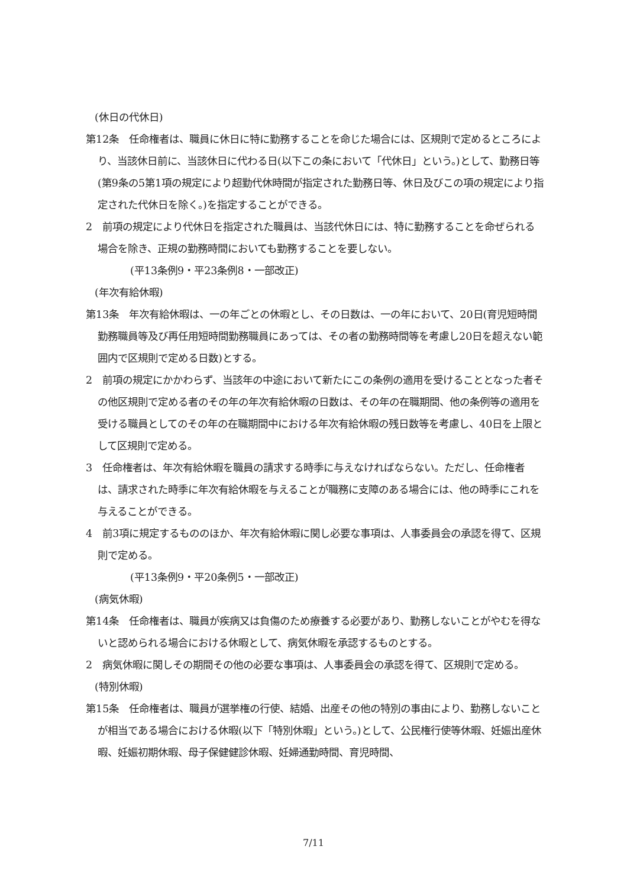(休日の代休日)
第12条　任命権者は、職員に休日に特に勤務することを命じた場合には、区規則で定めるところにより、当該休日前に、当該休日に代わる日(以下この条において「代休日」という。)として、勤務日等(第9条の5第1項の規定により超勤代休時間が指定された勤務日等、休日及びこの項の規定により指定された代休日を除く。)を指定することができる。
2　前項の規定により代休日を指定された職員は、当該代休日には、特に勤務することを命ぜられる場合を除き、正規の勤務時間においても勤務することを要しない。
(平13条例9・平23条例8・一部改正)
(年次有給休暇)
第13条　年次有給休暇は、一の年ごとの休暇とし、その日数は、一の年において、20日(育児短時間勤務職員等及び再任用短時間勤務職員にあっては、その者の勤務時間等を考慮し20日を超えない範囲内で区規則で定める日数)とする。
2　前項の規定にかかわらず、当該年の中途において新たにこの条例の適用を受けることとなった者その他区規則で定める者のその年の年次有給休暇の日数は、その年の在職期間、他の条例等の適用を受ける職員としてのその年の在職期間中における年次有給休暇の残日数等を考慮し、40日を上限として区規則で定める。
3　任命権者は、年次有給休暇を職員の請求する時季に与えなければならない。ただし、任命権者は、請求された時季に年次有給休暇を与えることが職務に支障のある場合には、他の時季にこれを与えることができる。
4　前3項に規定するもののほか、年次有給休暇に関し必要な事項は、人事委員会の承認を得て、区規則で定める。
(平13条例9・平20条例5・一部改正)
(病気休暇)
第14条　任命権者は、職員が疾病又は負傷のため療養する必要があり、勤務しないことがやむを得ないと認められる場合における休暇として、病気休暇を承認するものとする。
2　病気休暇に関しその期間その他の必要な事項は、人事委員会の承認を得て、区規則で定める。
(特別休暇)
第15条　任命権者は、職員が選挙権の行使、結婚、出産その他の特別の事由により、勤務しないことが相当である場合における休暇(以下「特別休暇」という。)として、公民権行使等休暇、妊娠出産休暇、妊娠初期休暇、母子保健健診休暇、妊婦通勤時間、育児時間、
7/11